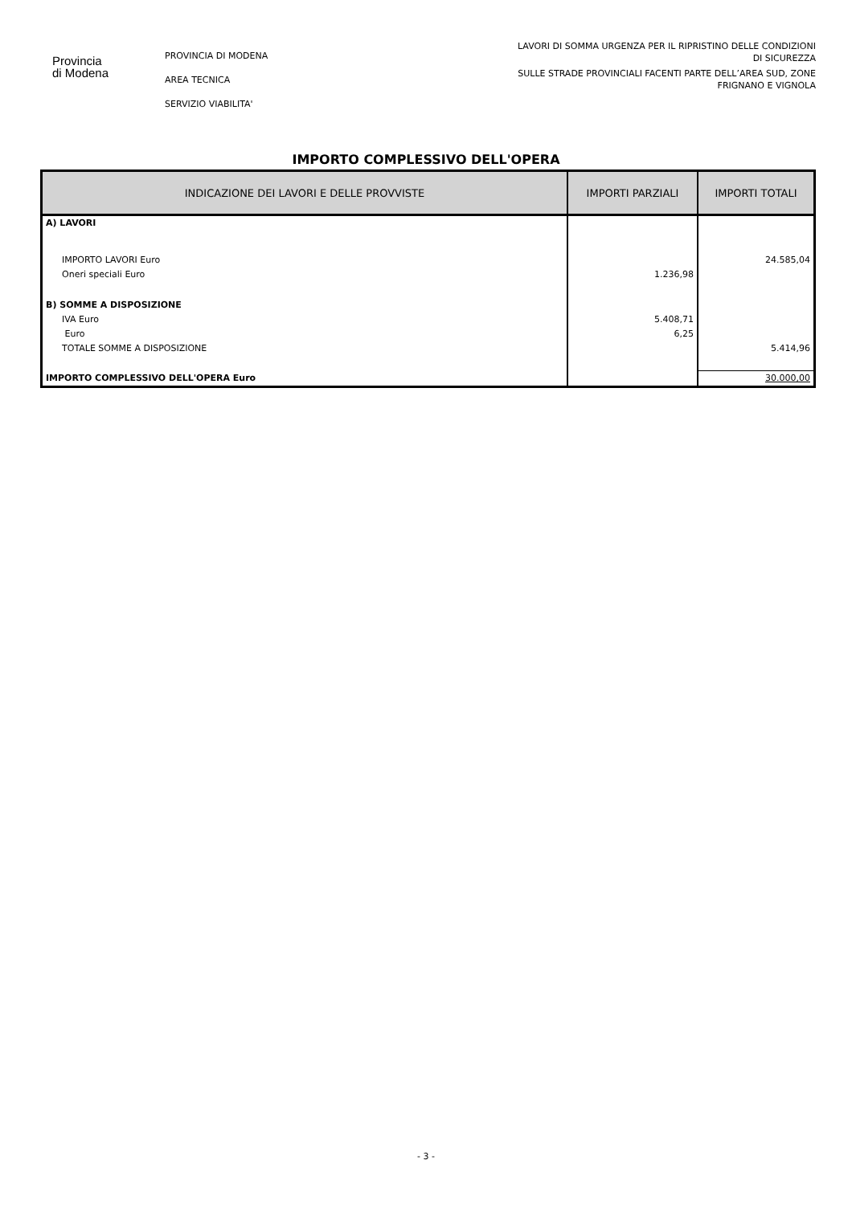Provincia
di Modena
PROVINCIA DI MODENA
AREA TECNICA
SERVIZIO VIABILITA'
LAVORI DI SOMMA URGENZA PER IL RIPRISTINO DELLE CONDIZIONI
DI SICUREZZA
SULLE STRADE PROVINCIALI FACENTI PARTE DELL’AREA SUD, ZONE
FRIGNANO E VIGNOLA
IMPORTO COMPLESSIVO DELL'OPERA
| INDICAZIONE DEI LAVORI E DELLE PROVVISTE | IMPORTI PARZIALI | IMPORTI TOTALI |
| --- | --- | --- |
| A) LAVORI | | |
| IMPORTO LAVORI Euro | | 24.585,04 |
| Oneri speciali Euro | 1.236,98 | |
| B) SOMME A DISPOSIZIONE | | |
| IVA Euro | 5.408,71 | |
| Euro | 6,25 | |
| TOTALE SOMME A DISPOSIZIONE | | 5.414,96 |
| IMPORTO COMPLESSIVO DELL'OPERA Euro | | 30.000,00 |
- 3 -